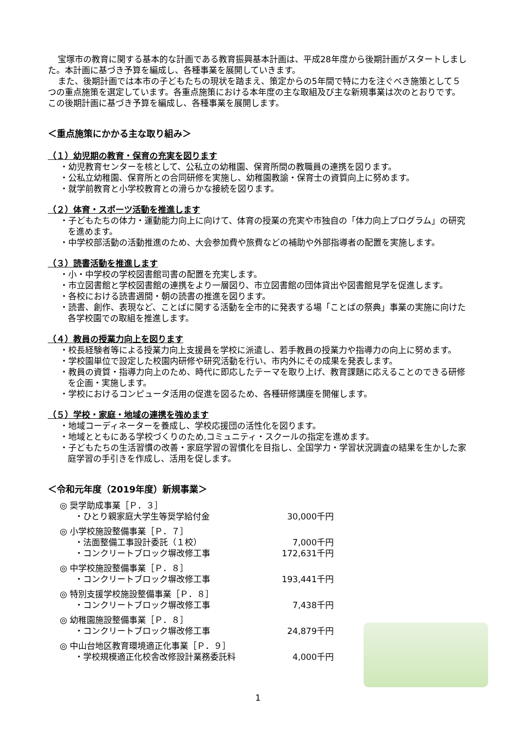宝塚市の教育に関する基本的な計画である教育振興基本計画は、平成28年度から後期計画がスタートしました。本計画に基づき予算を編成し、各種事業を展開していきます。
また、後期計画では本市の子どもたちの現状を踏まえ、策定からの5年間で特に力を注ぐべき施策として５つの重点施策を選定しています。各重点施策における本年度の主な取組及び主な新規事業は次のとおりです。この後期計画に基づき予算を編成し、各種事業を展開します。
＜重点施策にかかる主な取り組み＞
（１）幼児期の教育・保育の充実を図ります
・幼児教育センターを核として、公私立の幼稚園、保育所間の教職員の連携を図ります。
・公私立幼稚園、保育所との合同研修を実施し、幼稚園教諭・保育士の資質向上に努めます。
・就学前教育と小学校教育との滑らかな接続を図ります。
（２）体育・スポーツ活動を推進します
・子どもたちの体力・運動能力向上に向けて、体育の授業の充実や市独自の「体力向上プログラム」の研究を進めます。
・中学校部活動の活動推進のため、大会参加費や旅費などの補助や外部指導者の配置を実施します。
（３）読書活動を推進します
・小・中学校の学校図書館司書の配置を充実します。
・市立図書館と学校図書館の連携をより一層図り、市立図書館の団体貸出や図書館見学を促進します。
・各校における読書週間・朝の読書の推進を図ります。
・読書、創作、表現など、ことばに関する活動を全市的に発表する場「ことばの祭典」事業の実施に向けた各学校園での取組を推進します。
（４）教員の授業力向上を図ります
・校長経験者等による授業力向上支援員を学校に派遣し、若手教員の授業力や指導力の向上に努めます。
・学校園単位で設定した校園内研修や研究活動を行い、市内外にその成果を発表します。
・教員の資質・指導力向上のため、時代に即応したテーマを取り上げ、教育課題に応えることのできる研修を企画・実施します。
・学校におけるコンピュータ活用の促進を図るため、各種研修講座を開催します。
（５）学校・家庭・地域の連携を強めます
・地域コーディネーターを養成し、学校応援団の活性化を図ります。
・地域とともにある学校づくりのため,コミュニティ・スクールの指定を進めます。
・子どもたちの生活習慣の改善・家庭学習の習慣化を目指し、全国学力・学習状況調査の結果を生かした家庭学習の手引きを作成し、活用を促します。
＜令和元年度（2019年度）新規事業＞
◎ 奨学助成事業［Ｐ．３］
・ひとり親家庭大学生等奨学給付金 30,000千円
◎ 小学校施設整備事業［Ｐ．７］
・法面整備工事設計委託（１校） 7,000千円
・コンクリートブロック塀改修工事 172,631千円
◎ 中学校施設整備事業［Ｐ．８］
・コンクリートブロック塀改修工事 193,441千円
◎ 特別支援学校施設整備事業［Ｐ．８］
・コンクリートブロック塀改修工事 7,438千円
◎ 幼稚園施設整備事業［Ｐ．８］
・コンクリートブロック塀改修工事 24,879千円
◎ 中山台地区教育環境適正化事業［Ｐ．９］
・学校規模適正化校舎改修設計業務委託料 4,000千円
1